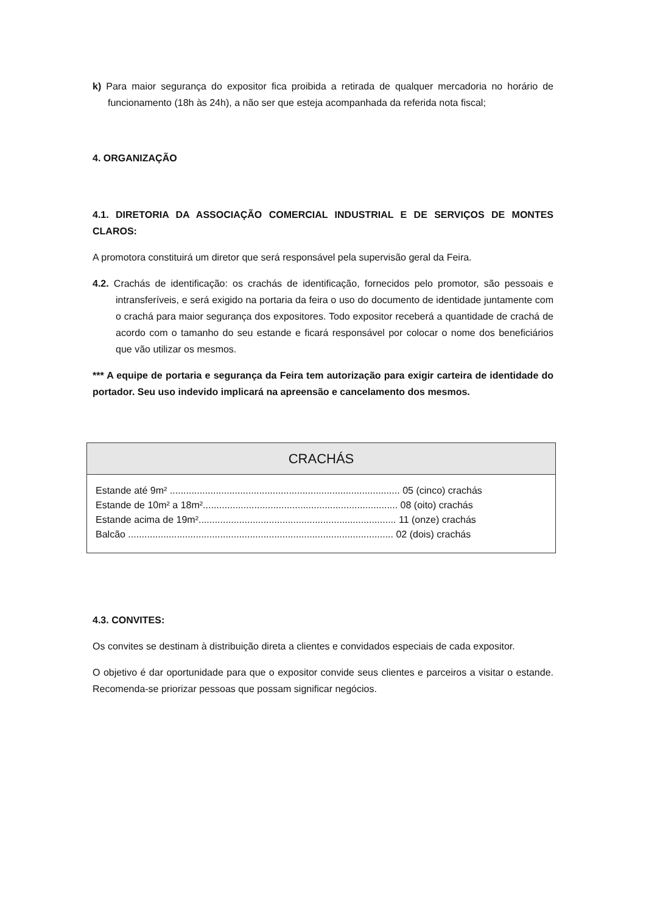k) Para maior segurança do expositor fica proibida a retirada de qualquer mercadoria no horário de funcionamento (18h às 24h), a não ser que esteja acompanhada da referida nota fiscal;
4. ORGANIZAÇÃO
4.1. DIRETORIA DA ASSOCIAÇÃO COMERCIAL INDUSTRIAL E DE SERVIÇOS DE MONTES CLAROS:
A promotora constituirá um diretor que será responsável pela supervisão geral da Feira.
4.2. Crachás de identificação: os crachás de identificação, fornecidos pelo promotor, são pessoais e intransferíveis, e será exigido na portaria da feira o uso do documento de identidade juntamente com o crachá para maior segurança dos expositores. Todo expositor receberá a quantidade de crachá de acordo com o tamanho do seu estande e ficará responsável por colocar o nome dos beneficiários que vão utilizar os mesmos.
*** A equipe de portaria e segurança da Feira tem autorização para exigir carteira de identidade do portador. Seu uso indevido implicará na apreensão e cancelamento dos mesmos.
CRACHÁS
| Estande até 9m² ..................................................................................... 05 (cinco) crachás |
| Estande de 10m² a 18m²........................................................................ 08 (oito) crachás |
| Estande acima de 19m²......................................................................... 11 (onze) crachás |
| Balcão .................................................................................................. 02 (dois) crachás |
4.3. CONVITES:
Os convites se destinam à distribuição direta a clientes e convidados especiais de cada expositor.
O objetivo é dar oportunidade para que o expositor convide seus clientes e parceiros a visitar o estande. Recomenda-se priorizar pessoas que possam significar negócios.